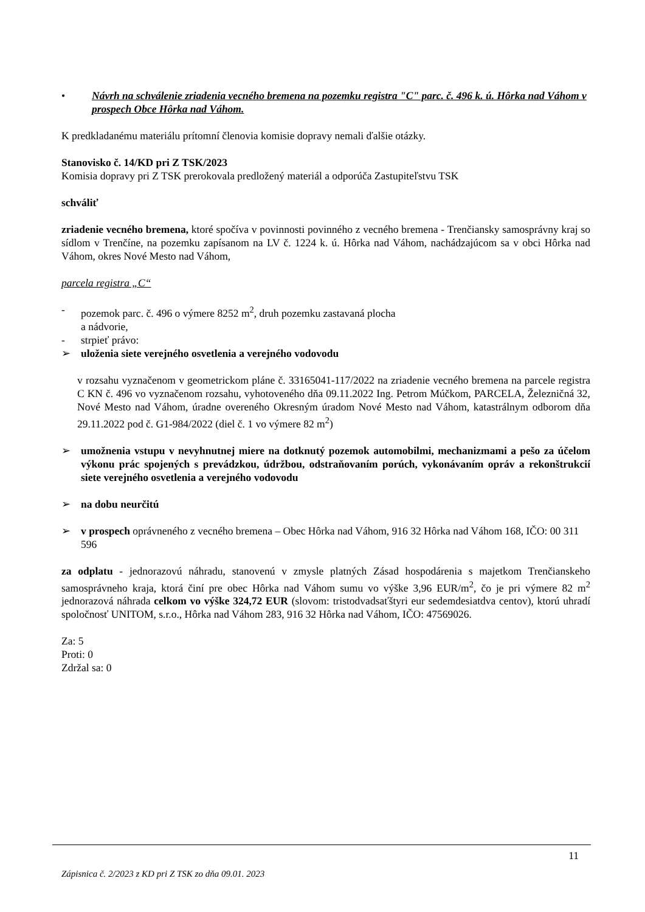• Návrh na schválenie zriadenia vecného bremena na pozemku registra "C" parc. č. 496 k. ú. Hôrka nad Váhom v prospech Obce Hôrka nad Váhom.
K predkladanému materiálu prítomní členovia komisie dopravy nemali ďalšie otázky.
Stanovisko č. 14/KD pri Z TSK/2023
Komisia dopravy pri Z TSK prerokovala predložený materiál a odporúča Zastupiteľstvu TSK
schváliť
zriadenie vecného bremena, ktoré spočíva v povinnosti povinného z vecného bremena - Trenčiansky samosprávny kraj so sídlom v Trenčíne, na pozemku zapísanom na LV č. 1224 k. ú. Hôrka nad Váhom, nachádzajúcom sa v obci Hôrka nad Váhom, okres Nové Mesto nad Váhom,
parcela registra „C“
- pozemok parc. č. 496 o výmere 8252 m<sup>2</sup>, druh pozemku zastavaná plocha
a nádvorie,
- strpieť právo:
➢ uloženia siete verejného osvetlenia a verejného vodovodu
v rozsahu vyznačenom v geometrickom pláne č. 33165041-117/2022 na zriadenie vecného bremena na parcele registra C KN č. 496 vo vyznačenom rozsahu, vyhotoveného dňa 09.11.2022 Ing. Petrom Múčkom, PARCELA, Železničná 32, Nové Mesto nad Váhom, úradne overeného Okresným úradom Nové Mesto nad Váhom, katastrálnym odborom dňa 29.11.2022 pod č. G1-984/2022 (diel č. 1 vo výmere 82 m<sup>2</sup>)
➢ umožnenia vstupu v nevyhnutnej miere na dotknutý pozemok automobilmi, mechanizmami a pešo za účelom výkonu prác spojených s prevádzkou, údržbou, odstraňovaním porúch, vykonávaním opráv a rekonštrukcií siete verejného osvetlenia a verejného vodovodu
➢ na dobu neurčitú
➢ v prospech oprávneného z vecného bremena – Obec Hôrka nad Váhom, 916 32 Hôrka nad Váhom 168, IČO: 00 311 596
za odplatu - jednorazovú náhradu, stanovenú v zmysle platných Zásad hospodárenia s majetkom Trenčianskeho samosprávneho kraja, ktorá činí pre obec Hôrka nad Váhom sumu vo výške 3,96 EUR/m<sup>2</sup>, čo je pri výmere 82 m<sup>2</sup> jednorazová náhrada celkom vo výške 324,72 EUR (slovom: tristodvadsaťštyri eur sedemdesiatdva centov), ktorú uhradí spoločnosť UNITOM, s.r.o., Hôrka nad Váhom 283, 916 32 Hôrka nad Váhom, IČO: 47569026.
Za: 5
Proti: 0
Zdržal sa: 0
11
Zápisnica č. 2/2023 z KD pri Z TSK zo dňa 09.01. 2023